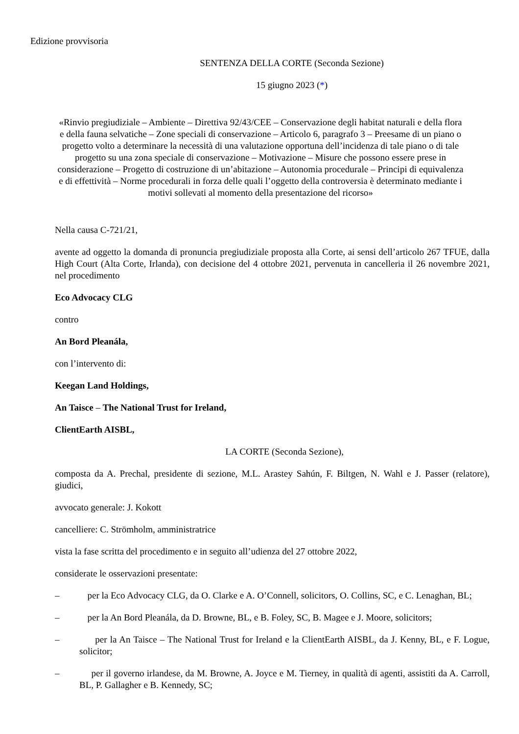Edizione provvisoria
SENTENZA DELLA CORTE (Seconda Sezione)
15 giugno 2023 (*)
«Rinvio pregiudiziale – Ambiente – Direttiva 92/43/CEE – Conservazione degli habitat naturali e della flora e della fauna selvatiche – Zone speciali di conservazione – Articolo 6, paragrafo 3 – Preesame di un piano o progetto volto a determinare la necessità di una valutazione opportuna dell’incidenza di tale piano o di tale progetto su una zona speciale di conservazione – Motivazione – Misure che possono essere prese in considerazione – Progetto di costruzione di un’abitazione – Autonomia procedurale – Principi di equivalenza e di effettività – Norme procedurali in forza delle quali l’oggetto della controversia è determinato mediante i motivi sollevati al momento della presentazione del ricorso»
Nella causa C-721/21,
avente ad oggetto la domanda di pronuncia pregiudiziale proposta alla Corte, ai sensi dell’articolo 267 TFUE, dalla High Court (Alta Corte, Irlanda), con decisione del 4 ottobre 2021, pervenuta in cancelleria il 26 novembre 2021, nel procedimento
Eco Advocacy CLG
contro
An Bord Pleanála,
con l’intervento di:
Keegan Land Holdings,
An Taisce – The National Trust for Ireland,
ClientEarth AISBL,
LA CORTE (Seconda Sezione),
composta da A. Prechal, presidente di sezione, M.L. Arastey Sahún, F. Biltgen, N. Wahl e J. Passer (relatore), giudici,
avvocato generale: J. Kokott
cancelliere: C. Strömholm, amministratrice
vista la fase scritta del procedimento e in seguito all’udienza del 27 ottobre 2022,
considerate le osservazioni presentate:
– per la Eco Advocacy CLG, da O. Clarke e A. O’Connell, solicitors, O. Collins, SC, e C. Lenaghan, BL;
– per la An Bord Pleanála, da D. Browne, BL, e B. Foley, SC, B. Magee e J. Moore, solicitors;
– per la An Taisce – The National Trust for Ireland e la ClientEarth AISBL, da J. Kenny, BL, e F. Logue, solicitor;
– per il governo irlandese, da M. Browne, A. Joyce e M. Tierney, in qualità di agenti, assistiti da A. Carroll, BL, P. Gallagher e B. Kennedy, SC;